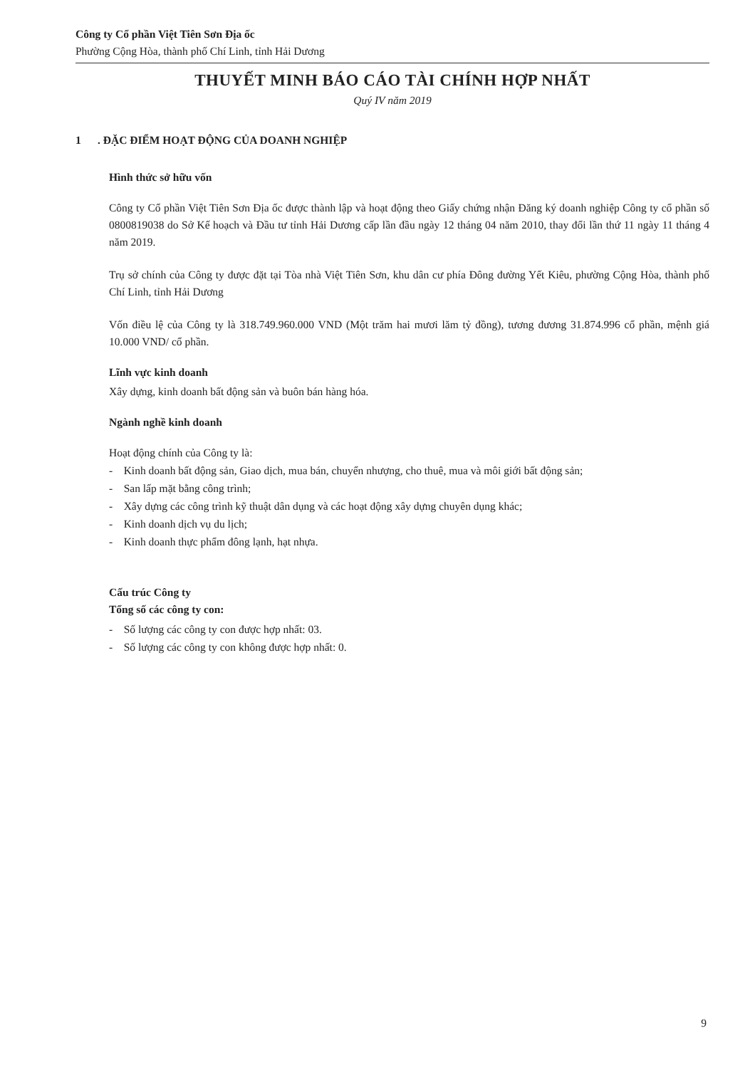Công ty Cổ phần Việt Tiên Sơn Địa ốc
Phường Cộng Hòa, thành phố Chí Linh, tỉnh Hải Dương
THUYẾT MINH BÁO CÁO TÀI CHÍNH HỢP NHẤT
Quý IV năm 2019
1 . ĐẶC ĐIỂM HOẠT ĐỘNG CỦA DOANH NGHIỆP
Hình thức sở hữu vốn
Công ty Cổ phần Việt Tiên Sơn Địa ốc được thành lập và hoạt động theo Giấy chứng nhận Đăng ký doanh nghiệp Công ty cổ phần số 0800819038 do Sở Kế hoạch và Đầu tư tỉnh Hải Dương cấp lần đầu ngày 12 tháng 04 năm 2010, thay đổi lần thứ 11 ngày 11 tháng 4 năm 2019.
Trụ sở chính của Công ty được đặt tại Tòa nhà Việt Tiên Sơn, khu dân cư phía Đông đường Yết Kiêu, phường Cộng Hòa, thành phố Chí Linh, tỉnh Hải Dương
Vốn điều lệ của Công ty là 318.749.960.000 VND (Một trăm hai mươi lăm tỷ đồng), tương đương 31.874.996 cổ phần, mệnh giá 10.000 VND/ cổ phần.
Lĩnh vực kinh doanh
Xây dựng, kinh doanh bất động sản và buôn bán hàng hóa.
Ngành nghề kinh doanh
Hoạt động chính của Công ty là:
- Kinh doanh bất động sản, Giao dịch, mua bán, chuyển nhượng, cho thuê, mua và môi giới bất động sản;
- San lấp mặt bằng công trình;
- Xây dựng các công trình kỹ thuật dân dụng và các hoạt động xây dựng chuyên dụng khác;
- Kinh doanh dịch vụ du lịch;
- Kinh doanh thực phẩm đông lạnh, hạt nhựa.
Cấu trúc Công ty
Tổng số các công ty con:
- Số lượng các công ty con được hợp nhất: 03.
- Số lượng các công ty con không được hợp nhất: 0.
9